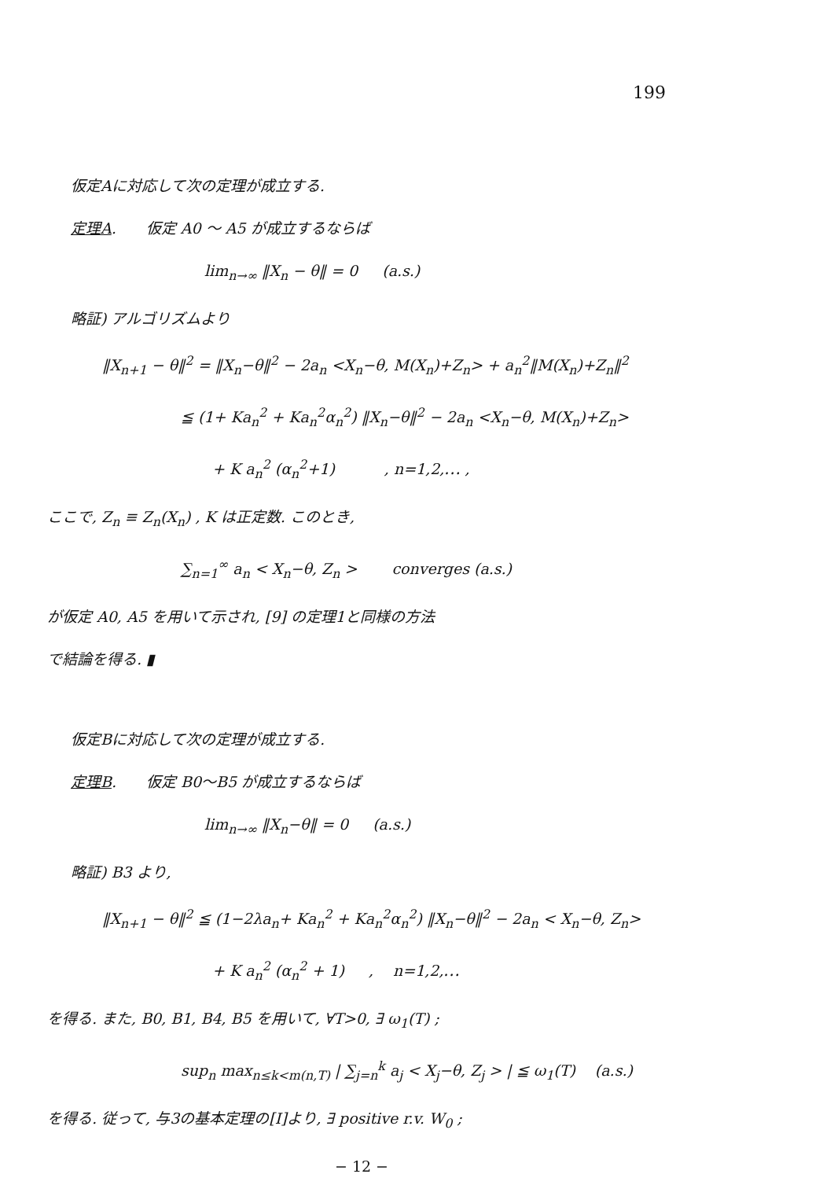199
仮定Aに対応して次の定理が成立する.
定理A.　　仮定 A0 ～ A5 が成立するならば
lim<sub>n→∞</sub> ‖X<sub>n</sub> − θ‖ = 0 　 (a.s.)
略証) アルゴリズムより
‖X<sub>n+1</sub> − θ‖<sup>2</sup> = ‖X<sub>n</sub>−θ‖<sup>2</sup> − 2a<sub>n</sub> <X<sub>n</sub>−θ, M(X<sub>n</sub>)+Z<sub>n</sub>> + a<sub>n</sub><sup>2</sup>‖M(X<sub>n</sub>)+Z<sub>n</sub>‖<sup>2</sup>
≦ (1+ Ka<sub>n</sub><sup>2</sup> + Ka<sub>n</sub><sup>2</sup>α<sub>n</sub><sup>2</sup>) ‖X<sub>n</sub>−θ‖<sup>2</sup> − 2a<sub>n</sub> <X<sub>n</sub>−θ, M(X<sub>n</sub>)+Z<sub>n</sub>>
+ K a<sub>n</sub><sup>2</sup> (α<sub>n</sub><sup>2</sup>+1) 　　　, n=1,2,⋯ ,
ここで, Z<sub>n</sub> ≡ Z<sub>n</sub>(X<sub>n</sub>) , K は正定数. このとき,
∑<sub>n=1</sub><sup>∞</sup> a<sub>n</sub> < X<sub>n</sub>−θ, Z<sub>n</sub> > 　　converges (a.s.)
が仮定 A0, A5 を用いて示され, [9] の定理1と同様の方法
で結論を得る. ▮
仮定Bに対応して次の定理が成立する.
定理B.　　仮定 B0～B5 が成立するならば
lim<sub>n→∞</sub> ‖X<sub>n</sub>−θ‖ = 0 　 (a.s.)
略証) B3 より,
‖X<sub>n+1</sub> − θ‖<sup>2</sup> ≦ (1−2λa<sub>n</sub>+ Ka<sub>n</sub><sup>2</sup> + Ka<sub>n</sub><sup>2</sup>α<sub>n</sub><sup>2</sup>) ‖X<sub>n</sub>−θ‖<sup>2</sup> − 2a<sub>n</sub> < X<sub>n</sub>−θ, Z<sub>n</sub>>
+ K a<sub>n</sub><sup>2</sup> (α<sub>n</sub><sup>2</sup> + 1) 　 , 　n=1,2,⋯
を得る. また, B0, B1, B4, B5 を用いて, ∀T>0, ∃ ω<sub>1</sub>(T) ;
sup<sub>n</sub> max<sub>n≤k<m(n,T)</sub> | ∑<sub>j=n</sub><sup>k</sup> a<sub>j</sub> < X<sub>j</sub>−θ, Z<sub>j</sub> > | ≦ ω<sub>1</sub>(T) 　(a.s.)
を得る. 従って, 与3の基本定理の[I]より, ∃ positive r.v. W<sub>0</sub> ;
− 12 −